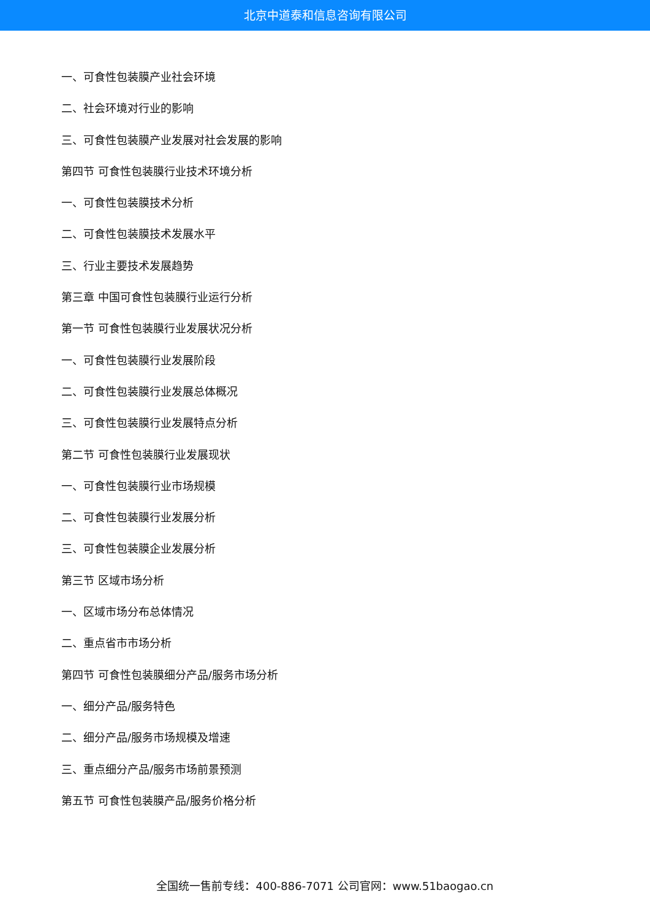北京中道泰和信息咨询有限公司
一、可食性包装膜产业社会环境
二、社会环境对行业的影响
三、可食性包装膜产业发展对社会发展的影响
第四节 可食性包装膜行业技术环境分析
一、可食性包装膜技术分析
二、可食性包装膜技术发展水平
三、行业主要技术发展趋势
第三章 中国可食性包装膜行业运行分析
第一节 可食性包装膜行业发展状况分析
一、可食性包装膜行业发展阶段
二、可食性包装膜行业发展总体概况
三、可食性包装膜行业发展特点分析
第二节 可食性包装膜行业发展现状
一、可食性包装膜行业市场规模
二、可食性包装膜行业发展分析
三、可食性包装膜企业发展分析
第三节 区域市场分析
一、区域市场分布总体情况
二、重点省市市场分析
第四节 可食性包装膜细分产品/服务市场分析
一、细分产品/服务特色
二、细分产品/服务市场规模及增速
三、重点细分产品/服务市场前景预测
第五节 可食性包装膜产品/服务价格分析
全国统一售前专线：400-886-7071 公司官网：www.51baogao.cn